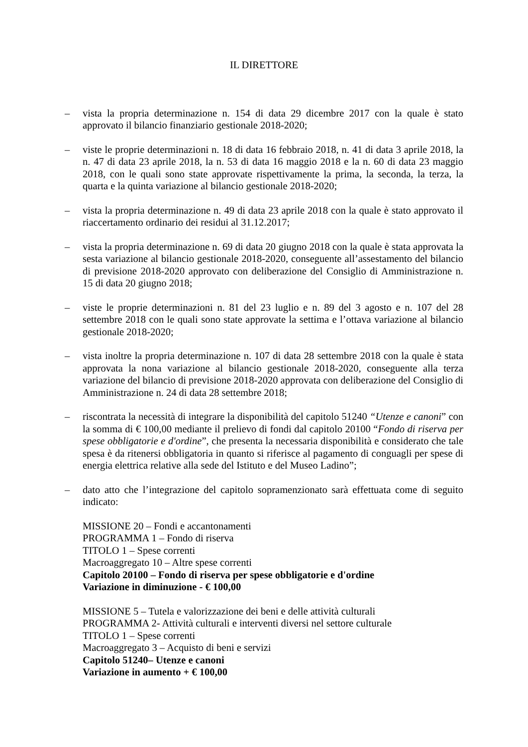IL DIRETTORE
– vista la propria determinazione n. 154 di data 29 dicembre 2017 con la quale è stato approvato il bilancio finanziario gestionale 2018-2020;
– viste le proprie determinazioni n. 18 di data 16 febbraio 2018, n. 41 di data 3 aprile 2018, la n. 47 di data 23 aprile 2018, la n. 53 di data 16 maggio 2018 e la n. 60 di data 23 maggio 2018, con le quali sono state approvate rispettivamente la prima, la seconda, la terza, la quarta e la quinta variazione al bilancio gestionale 2018-2020;
– vista la propria determinazione n. 49 di data 23 aprile 2018 con la quale è stato approvato il riaccertamento ordinario dei residui al 31.12.2017;
– vista la propria determinazione n. 69 di data 20 giugno 2018 con la quale è stata approvata la sesta variazione al bilancio gestionale 2018-2020, conseguente all’assestamento del bilancio di previsione 2018-2020 approvato con deliberazione del Consiglio di Amministrazione n. 15 di data 20 giugno 2018;
– viste le proprie determinazioni n. 81 del 23 luglio e n. 89 del 3 agosto e n. 107 del 28 settembre 2018 con le quali sono state approvate la settima e l’ottava variazione al bilancio gestionale 2018-2020;
– vista inoltre la propria determinazione n. 107 di data 28 settembre 2018 con la quale è stata approvata la nona variazione al bilancio gestionale 2018-2020, conseguente alla terza variazione del bilancio di previsione 2018-2020 approvata con deliberazione del Consiglio di Amministrazione n. 24 di data 28 settembre 2018;
– riscontrata la necessità di integrare la disponibilità del capitolo 51240 “Utenze e canoni” con la somma di € 100,00 mediante il prelievo di fondi dal capitolo 20100 “Fondo di riserva per spese obbligatorie e d'ordine”, che presenta la necessaria disponibilità e considerato che tale spesa è da ritenersi obbligatoria in quanto si riferisce al pagamento di conguagli per spese di energia elettrica relative alla sede del Istituto e del Museo Ladino”;
– dato atto che l’integrazione del capitolo sopramenzionato sarà effettuata come di seguito indicato:
MISSIONE 20 – Fondi e accantonamenti
PROGRAMMA 1 – Fondo di riserva
TITOLO 1 – Spese correnti
Macroaggregato 10 – Altre spese correnti
Capitolo 20100 – Fondo di riserva per spese obbligatorie e d'ordine
Variazione in diminuzione - € 100,00
MISSIONE 5 – Tutela e valorizzazione dei beni e delle attività culturali
PROGRAMMA 2- Attività culturali e interventi diversi nel settore culturale
TITOLO 1 – Spese correnti
Macroaggregato 3 – Acquisto di beni e servizi
Capitolo 51240– Utenze e canoni
Variazione in aumento + € 100,00